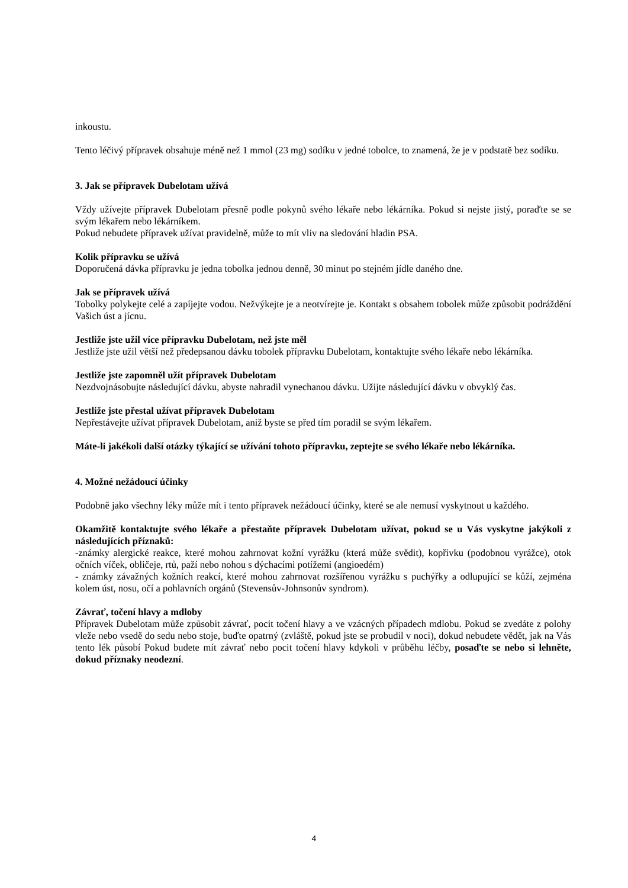inkoustu.
Tento léčivý přípravek obsahuje méně než 1 mmol (23 mg) sodíku v jedné tobolce, to znamená, že je v podstatě bez sodíku.
3. Jak se přípravek Dubelotam užívá
Vždy užívejte přípravek Dubelotam přesně podle pokynů svého lékaře nebo lékárníka. Pokud si nejste jistý, poraďte se se svým lékařem nebo lékárníkem.
Pokud nebudete přípravek užívat pravidelně, může to mít vliv na sledování hladin PSA.
Kolik přípravku se užívá
Doporučená dávka přípravku je jedna tobolka jednou denně, 30 minut po stejném jídle daného dne.
Jak se přípravek užívá
Tobolky polykejte celé a zapíjejte vodou. Nežvýkejte je a neotvírejte je. Kontakt s obsahem tobolek může způsobit podráždění Vašich úst a jícnu.
Jestliže jste užil více přípravku Dubelotam, než jste měl
Jestliže jste užil větší než předepsanou dávku tobolek přípravku Dubelotam, kontaktujte svého lékaře nebo lékárníka.
Jestliže jste zapomněl užít přípravek Dubelotam
Nezdvojnásobujte následující dávku, abyste nahradil vynechanou dávku. Užijte následující dávku v obvyklý čas.
Jestliže jste přestal užívat přípravek Dubelotam
Nepřestávejte užívat přípravek Dubelotam, aniž byste se před tím poradil se svým lékařem.
Máte-li jakékoli další otázky týkající se užívání tohoto přípravku, zeptejte se svého lékaře nebo lékárníka.
4. Možné nežádoucí účinky
Podobně jako všechny léky může mít i tento přípravek nežádoucí účinky, které se ale nemusí vyskytnout u každého.
Okamžitě kontaktujte svého lékaře a přestaňte přípravek Dubelotam užívat, pokud se u Vás vyskytne jakýkoli z následujících příznaků:
-známky alergické reakce, které mohou zahrnovat kožní vyrážku (která může svědit), kopřivku (podobnou vyrážce), otok očních víček, obličeje, rtů, paží nebo nohou s dýchacími potížemi (angioedém)
- známky závažných kožních reakcí, které mohou zahrnovat rozšířenou vyrážku s puchýřky a odlupující se kůží, zejména kolem úst, nosu, očí a pohlavních orgánů (Stevensův-Johnsonův syndrom).
Závrať, točení hlavy a mdloby
Přípravek Dubelotam může způsobit závrať, pocit točení hlavy a ve vzácných případech mdlobu. Pokud se zvedáte z polohy vleže nebo vsedě do sedu nebo stoje, buďte opatrný (zvláště, pokud jste se probudil v noci), dokud nebudete vědět, jak na Vás tento lék působí Pokud budete mít závrať nebo pocit točení hlavy kdykoli v průběhu léčby, posaďte se nebo si lehněte, dokud příznaky neodezní.
4